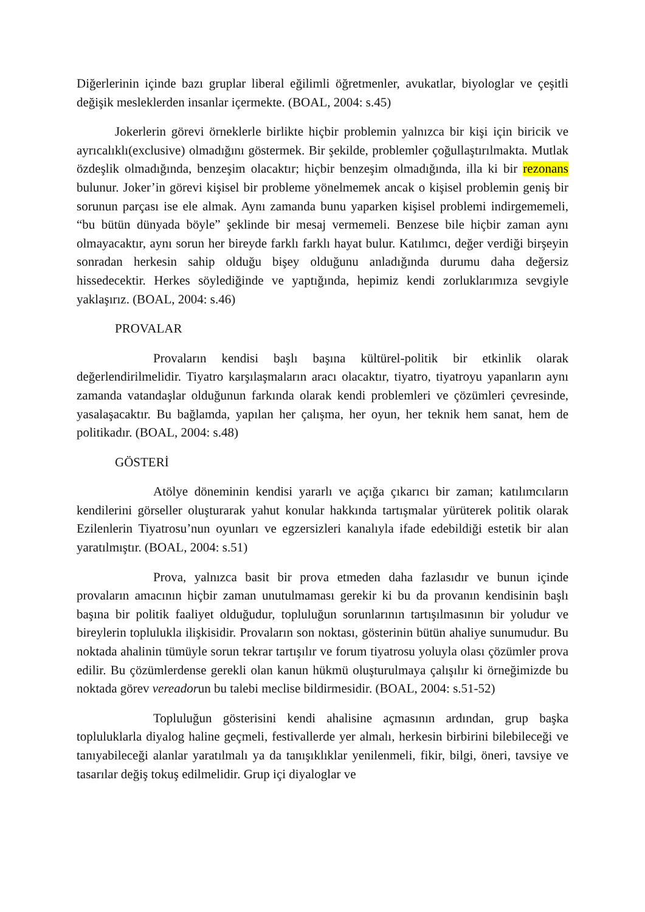Diğerlerinin içinde bazı gruplar liberal eğilimli öğretmenler, avukatlar, biyologlar ve çeşitli değişik mesleklerden insanlar içermekte. (BOAL, 2004: s.45)
Jokerlerin görevi örneklerle birlikte hiçbir problemin yalnızca bir kişi için biricik ve ayrıcalıklı(exclusive) olmadığını göstermek. Bir şekilde, problemler çoğullaştırılmakta. Mutlak özdeşlik olmadığında, benzeşim olacaktır; hiçbir benzeşim olmadığında, illa ki bir rezonans bulunur. Joker’in görevi kişisel bir probleme yönelmemek ancak o kişisel problemin geniş bir sorunun parçası ise ele almak. Aynı zamanda bunu yaparken kişisel problemi indirgememeli, “bu bütün dünyada böyle” şeklinde bir mesaj vermemeli. Benzese bile hiçbir zaman aynı olmayacaktır, aynı sorun her bireyde farklı farklı hayat bulur. Katılımcı, değer verdiği birşeyin sonradan herkesin sahip olduğu bişey olduğunu anladığında durumu daha değersiz hissedecektir. Herkes söylediğinde ve yaptığında, hepimiz kendi zorluklarımıza sevgiyle yaklaşırız. (BOAL, 2004: s.46)
PROVALAR
Provaların kendisi başlı başına kültürel-politik bir etkinlik olarak değerlendirilmelidir. Tiyatro karşılaşmaların aracı olacaktır, tiyatro, tiyatroyu yapanların aynı zamanda vatandaşlar olduğunun farkında olarak kendi problemleri ve çözümleri çevresinde, yasalaşacaktır. Bu bağlamda, yapılan her çalışma, her oyun, her teknik hem sanat, hem de politikadır. (BOAL, 2004: s.48)
GÖSTERİ
Atölye döneminin kendisi yararlı ve açığa çıkarıcı bir zaman; katılımcıların kendilerini görseller oluşturarak yahut konular hakkında tartışmalar yürüterek politik olarak Ezilenlerin Tiyatrosu’nun oyunları ve egzersizleri kanalıyla ifade edebildiği estetik bir alan yaratılmıştır. (BOAL, 2004: s.51)
Prova, yalnızca basit bir prova etmeden daha fazlasıdır ve bunun içinde provaların amacının hiçbir zaman unutulmaması gerekir ki bu da provanın kendisinin başlı başına bir politik faaliyet olduğudur, topluluğun sorunlarının tartışılmasının bir yoludur ve bireylerin toplulukla ilişkisidir. Provaların son noktası, gösterinin bütün ahaliye sunumudur. Bu noktada ahalinin tümüyle sorun tekrar tartışılır ve forum tiyatrosu yoluyla olası çözümler prova edilir. Bu çözümlerdense gerekli olan kanun hükmü oluşturulmaya çalışılır ki örneğimizde bu noktada görev vereadorun bu talebi meclise bildirmesidir. (BOAL, 2004: s.51-52)
Topluluğun gösterisini kendi ahalisine açmasının ardından, grup başka topluluklarla diyalog haline geçmeli, festivallerde yer almalı, herkesin birbirini bilebileceği ve tanıyabileceği alanlar yaratılmalı ya da tanışıklıklar yenilenmeli, fikir, bilgi, öneri, tavsiye ve tasarılar değiş tokuş edilmelidir. Grup içi diyaloglar ve